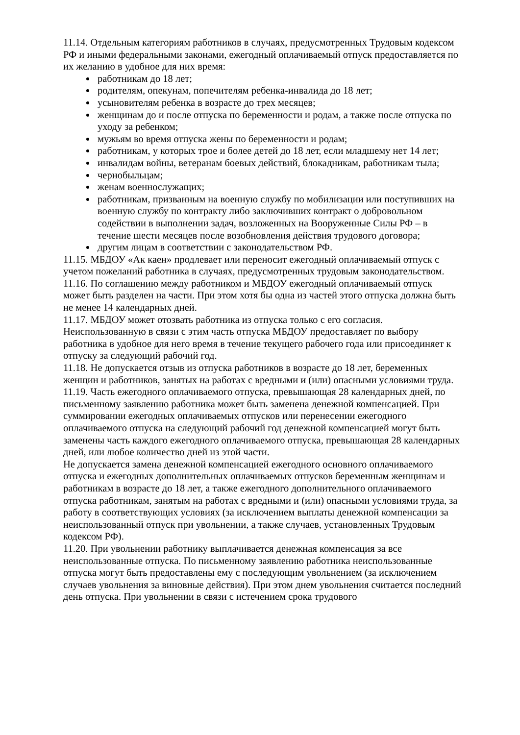11.14. Отдельным категориям работников в случаях, предусмотренных Трудовым кодексом РФ и иными федеральными законами, ежегодный оплачиваемый отпуск предоставляется по их желанию в удобное для них время:
работникам до 18 лет;
родителям, опекунам, попечителям ребенка-инвалида до 18 лет;
усыновителям ребенка в возрасте до трех месяцев;
женщинам до и после отпуска по беременности и родам, а также после отпуска по уходу за ребенком;
мужьям во время отпуска жены по беременности и родам;
работникам, у которых трое и более детей до 18 лет, если младшему нет 14 лет;
инвалидам войны, ветеранам боевых действий, блокадникам, работникам тыла;
чернобыльцам;
женам военнослужащих;
работникам, призванным на военную службу по мобилизации или поступивших на военную службу по контракту либо заключивших контракт о добровольном содействии в выполнении задач, возложенных на Вооруженные Силы РФ – в течение шести месяцев после возобновления действия трудового договора;
другим лицам в соответствии с законодательством РФ.
11.15. МБДОУ «Ак каен» продлевает или переносит ежегодный оплачиваемый отпуск с учетом пожеланий работника в случаях, предусмотренных трудовым законодательством.
11.16. По соглашению между работником и МБДОУ ежегодный оплачиваемый отпуск может быть разделен на части. При этом хотя бы одна из частей этого отпуска должна быть не менее 14 календарных дней.
11.17. МБДОУ может отозвать работника из отпуска только с его согласия. Неиспользованную в связи с этим часть отпуска МБДОУ предоставляет по выбору работника в удобное для него время в течение текущего рабочего года или присоединяет к отпуску за следующий рабочий год.
11.18. Не допускается отзыв из отпуска работников в возрасте до 18 лет, беременных женщин и работников, занятых на работах с вредными и (или) опасными условиями труда.
11.19. Часть ежегодного оплачиваемого отпуска, превышающая 28 календарных дней, по письменному заявлению работника может быть заменена денежной компенсацией. При суммировании ежегодных оплачиваемых отпусков или перенесении ежегодного оплачиваемого отпуска на следующий рабочий год денежной компенсацией могут быть заменены часть каждого ежегодного оплачиваемого отпуска, превышающая 28 календарных дней, или любое количество дней из этой части.
Не допускается замена денежной компенсацией ежегодного основного оплачиваемого отпуска и ежегодных дополнительных оплачиваемых отпусков беременным женщинам и работникам в возрасте до 18 лет, а также ежегодного дополнительного оплачиваемого отпуска работникам, занятым на работах с вредными и (или) опасными условиями труда, за работу в соответствующих условиях (за исключением выплаты денежной компенсации за неиспользованный отпуск при увольнении, а также случаев, установленных Трудовым кодексом РФ).
11.20. При увольнении работнику выплачивается денежная компенсация за все неиспользованные отпуска. По письменному заявлению работника неиспользованные отпуска могут быть предоставлены ему с последующим увольнением (за исключением случаев увольнения за виновные действия). При этом днем увольнения считается последний день отпуска. При увольнении в связи с истечением срока трудового